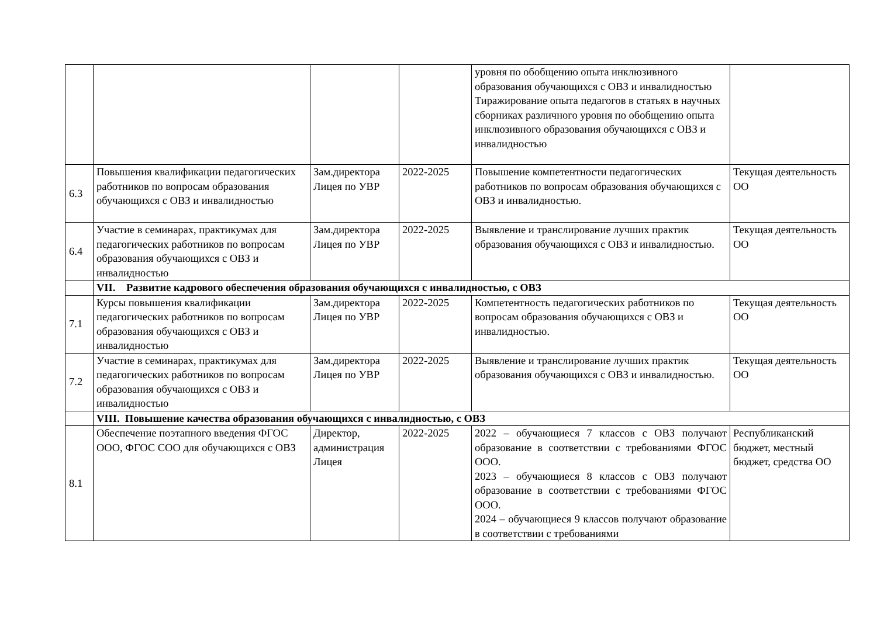| | | | | уровня по обобщению опыта инклюзивного образования обучающихся с ОВЗ и инвалидностью Тиражирование опыта педагогов в статьях в научных сборниках различного уровня по обобщению опыта инклюзивного образования обучающихся с ОВЗ и инвалидностью | |
| 6.3 | Повышения квалификации педагогических работников по вопросам образования обучающихся с ОВЗ и инвалидностью | Зам.директора Лицея по УВР | 2022-2025 | Повышение компетентности педагогических работников по вопросам образования обучающихся с ОВЗ и инвалидностью. | Текущая деятельность ОО |
| 6.4 | Участие в семинарах, практикумах для педагогических работников по вопросам образования обучающихся с ОВЗ и инвалидностью | Зам.директора Лицея по УВР | 2022-2025 | Выявление и транслирование лучших практик образования обучающихся с ОВЗ и инвалидностью. | Текущая деятельность ОО |
| | VII. Развитие кадрового обеспечения образования обучающихся с инвалидностью, с ОВЗ | | | | |
| 7.1 | Курсы повышения квалификации педагогических работников по вопросам образования обучающихся с ОВЗ и инвалидностью | Зам.директора Лицея по УВР | 2022-2025 | Компетентность педагогических работников по вопросам образования обучающихся с ОВЗ и инвалидностью. | Текущая деятельность ОО |
| 7.2 | Участие в семинарах, практикумах для педагогических работников по вопросам образования обучающихся с ОВЗ и инвалидностью | Зам.директора Лицея по УВР | 2022-2025 | Выявление и транслирование лучших практик образования обучающихся с ОВЗ и инвалидностью. | Текущая деятельность ОО |
| | VIII. Повышение качества образования обучающихся с инвалидностью, с ОВЗ | | | | |
| 8.1 | Обеспечение поэтапного введения ФГОС ООО, ФГОС СОО для обучающихся с ОВЗ | Директор, администрация Лицея | 2022-2025 | 2022 – обучающиеся 7 классов с ОВЗ получают образование в соответствии с требованиями ФГОС ООО. 2023 – обучающиеся 8 классов с ОВЗ получают образование в соответствии с требованиями ФГОС ООО. 2024 – обучающиеся 9 классов получают образование в соответствии с требованиями | Республиканский бюджет, местный бюджет, средства ОО |